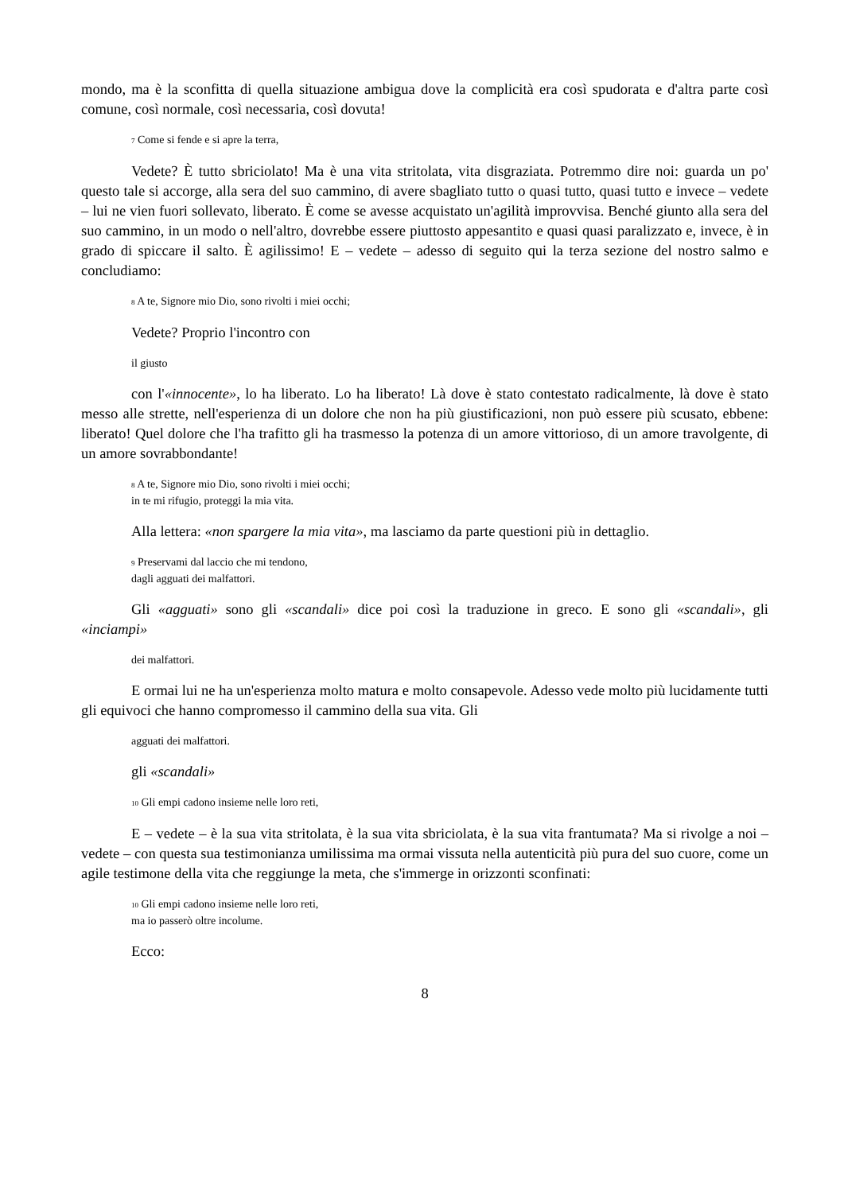mondo, ma è la sconfitta di quella situazione ambigua dove la complicità era così spudorata e d'altra parte così comune, così normale, così necessaria, così dovuta!
<sub>7</sub> Come si fende e si apre la terra,
Vedete? È tutto sbriciolato! Ma è una vita stritolata, vita disgraziata. Potremmo dire noi: guarda un po' questo tale si accorge, alla sera del suo cammino, di avere sbagliato tutto o quasi tutto, quasi tutto e invece – vedete – lui ne vien fuori sollevato, liberato. È come se avesse acquistato un'agilità improvvisa. Benché giunto alla sera del suo cammino, in un modo o nell'altro, dovrebbe essere piuttosto appesantito e quasi quasi paralizzato e, invece, è in grado di spiccare il salto. È agilissimo! E – vedete – adesso di seguito qui la terza sezione del nostro salmo e concludiamo:
<sub>8</sub> A te, Signore mio Dio, sono rivolti i miei occhi;
Vedete? Proprio l'incontro con
il giusto
con l'«innocente», lo ha liberato. Lo ha liberato! Là dove è stato contestato radicalmente, là dove è stato messo alle strette, nell'esperienza di un dolore che non ha più giustificazioni, non può essere più scusato, ebbene: liberato! Quel dolore che l'ha trafitto gli ha trasmesso la potenza di un amore vittorioso, di un amore travolgente, di un amore sovrabbondante!
<sub>8</sub> A te, Signore mio Dio, sono rivolti i miei occhi;
in te mi rifugio, proteggi la mia vita.
Alla lettera: «non spargere la mia vita», ma lasciamo da parte questioni più in dettaglio.
<sub>9</sub> Preservami dal laccio che mi tendono,
dagli agguati dei malfattori.
Gli «agguati» sono gli «scandali» dice poi così la traduzione in greco. E sono gli «scandali», gli «inciampi»
dei malfattori.
E ormai lui ne ha un'esperienza molto matura e molto consapevole. Adesso vede molto più lucidamente tutti gli equivoci che hanno compromesso il cammino della sua vita. Gli
agguati dei malfattori.
gli «scandali»
<sub>10</sub> Gli empi cadono insieme nelle loro reti,
E – vedete – è la sua vita stritolata, è la sua vita sbriciolata, è la sua vita frantumata? Ma si rivolge a noi – vedete – con questa sua testimonianza umilissima ma ormai vissuta nella autenticità più pura del suo cuore, come un agile testimone della vita che reggiunge la meta, che s'immerge in orizzonti sconfinati:
<sub>10</sub> Gli empi cadono insieme nelle loro reti,
ma io passerò oltre incolume.
Ecco:
8